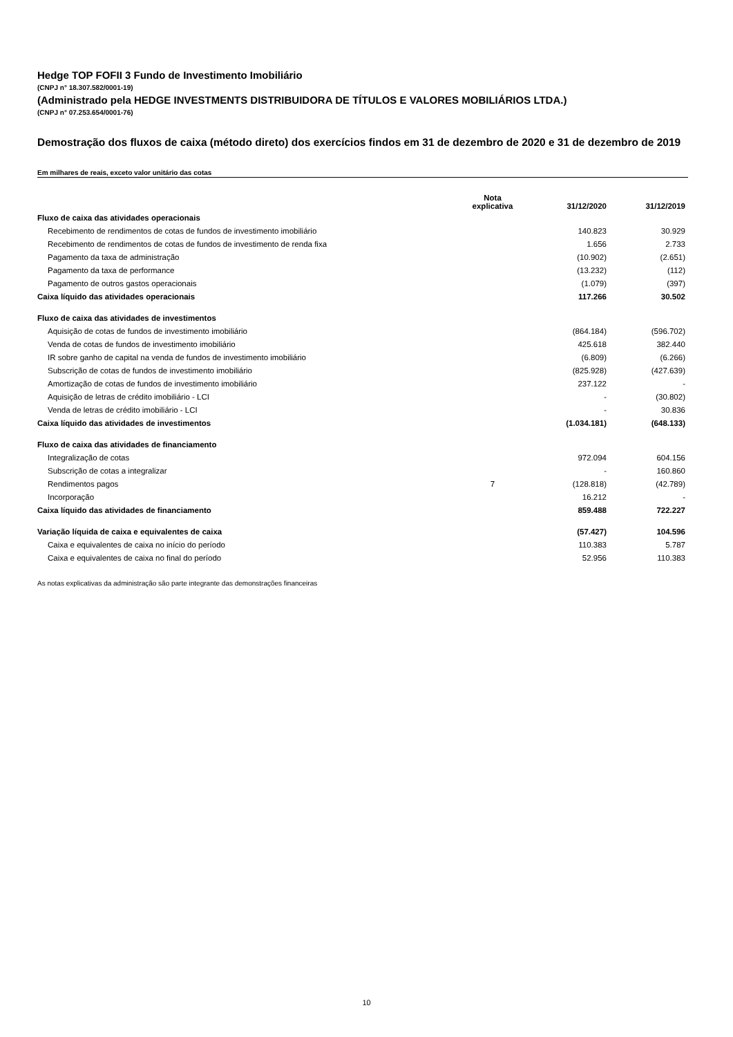Hedge TOP FOFII 3 Fundo de Investimento Imobiliário
(CNPJ n° 18.307.582/0001-19)
(Administrado pela HEDGE INVESTMENTS DISTRIBUIDORA DE TÍTULOS E VALORES MOBILIÁRIOS LTDA.)
(CNPJ n° 07.253.654/0001-76)
Demostração dos fluxos de caixa (método direto) dos exercícios findos em 31 de dezembro de 2020 e 31 de dezembro de 2019
Em milhares de reais, exceto valor unitário das cotas
| | Nota explicativa | 31/12/2020 | 31/12/2019 |
| --- | --- | --- | --- |
| Fluxo de caixa das atividades operacionais | | | |
| Recebimento de rendimentos de cotas de fundos de investimento imobiliário | | 140.823 | 30.929 |
| Recebimento de rendimentos de cotas de fundos de investimento de renda fixa | | 1.656 | 2.733 |
| Pagamento da taxa de administração | | (10.902) | (2.651) |
| Pagamento da taxa de performance | | (13.232) | (112) |
| Pagamento de outros gastos operacionais | | (1.079) | (397) |
| Caixa líquido das atividades operacionais | | 117.266 | 30.502 |
| Fluxo de caixa das atividades de investimentos | | | |
| Aquisição de cotas de fundos de investimento imobiliário | | (864.184) | (596.702) |
| Venda de cotas de fundos de investimento imobiliário | | 425.618 | 382.440 |
| IR sobre ganho de capital na venda de fundos de investimento imobiliário | | (6.809) | (6.266) |
| Subscrição de cotas de fundos de investimento imobiliário | | (825.928) | (427.639) |
| Amortização de cotas de fundos de investimento imobiliário | | 237.122 | - |
| Aquisição de letras de crédito imobiliário - LCI | | - | (30.802) |
| Venda de letras de crédito imobiliário - LCI | | - | 30.836 |
| Caixa líquido das atividades de investimentos | | (1.034.181) | (648.133) |
| Fluxo de caixa das atividades de financiamento | | | |
| Integralização de cotas | | 972.094 | 604.156 |
| Subscrição de cotas a integralizar | | - | 160.860 |
| Rendimentos pagos | 7 | (128.818) | (42.789) |
| Incorporação | | 16.212 | - |
| Caixa líquido das atividades de financiamento | | 859.488 | 722.227 |
| Variação líquida de caixa e equivalentes de caixa | | (57.427) | 104.596 |
| Caixa e equivalentes de caixa no início do período | | 110.383 | 5.787 |
| Caixa e equivalentes de caixa no final do período | | 52.956 | 110.383 |
As notas explicativas da administração são parte integrante das demonstrações financeiras
10